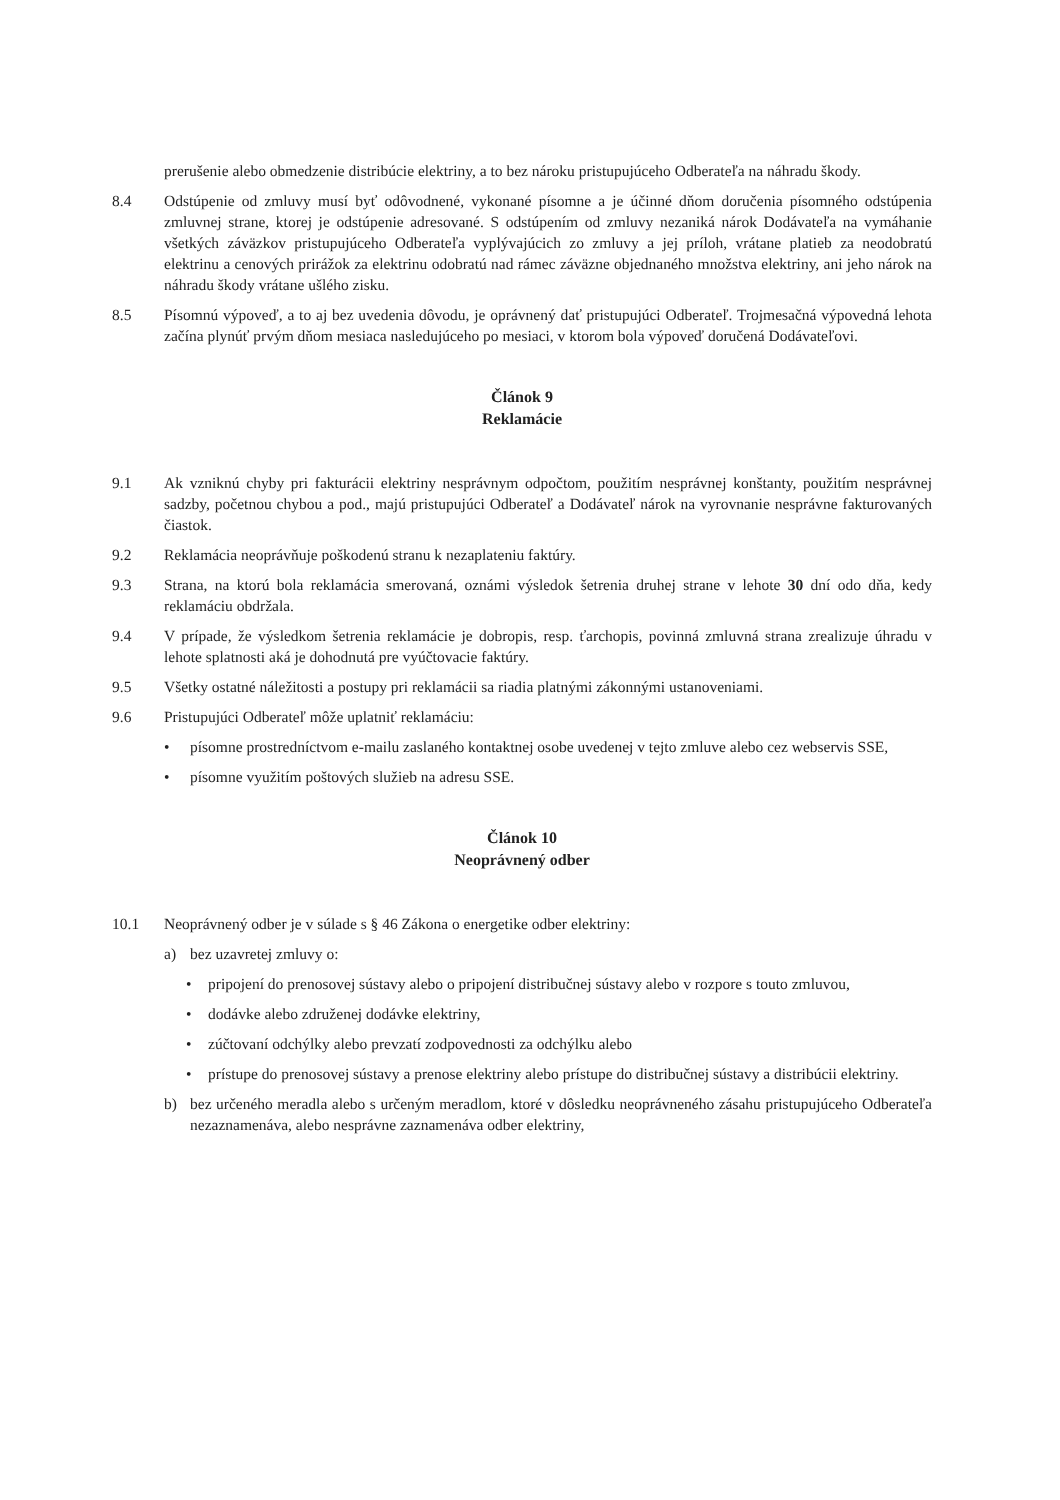prerušenie alebo obmedzenie distribúcie elektriny, a to bez nároku pristupujúceho Odberateľa na náhradu škody.
8.4 Odstúpenie od zmluvy musí byť odôvodnené, vykonané písomne a je účinné dňom doručenia písomného odstúpenia zmluvnej strane, ktorej je odstúpenie adresované. S odstúpením od zmluvy nezaniká nárok Dodávateľa na vymáhanie všetkých záväzkov pristupujúceho Odberateľa vyplývajúcich zo zmluvy a jej príloh, vrátane platieb za neodobratú elektrinu a cenových prirážok za elektrinu odobratú nad rámec záväzne objednaného množstva elektriny, ani jeho nárok na náhradu škody vrátane ušlého zisku.
8.5 Písomnú výpoveď, a to aj bez uvedenia dôvodu, je oprávnený dať pristupujúci Odberateľ. Trojmesačná výpovedná lehota začína plynúť prvým dňom mesiaca nasledujúceho po mesiaci, v ktorom bola výpoveď doručená Dodávateľovi.
Článok 9
Reklamácie
9.1 Ak vzniknú chyby pri fakturácii elektriny nesprávnym odpočtom, použitím nesprávnej konštanty, použitím nesprávnej sadzby, početnou chybou a pod., majú pristupujúci Odberateľ a Dodávateľ nárok na vyrovnanie nesprávne fakturovaných čiastok.
9.2 Reklamácia neoprávňuje poškodenú stranu k nezaplateniu faktúry.
9.3 Strana, na ktorú bola reklamácia smerovaná, oznámi výsledok šetrenia druhej strane v lehote 30 dní odo dňa, kedy reklamáciu obdržala.
9.4 V prípade, že výsledkom šetrenia reklamácie je dobropis, resp. ťarchopis, povinná zmluvná strana zrealizuje úhradu v lehote splatnosti aká je dohodnutá pre vyúčtovacie faktúry.
9.5 Všetky ostatné náležitosti a postupy pri reklamácii sa riadia platnými zákonnými ustanoveniami.
9.6 Pristupujúci Odberateľ môže uplatniť reklamáciu:
• písomne prostredníctvom e-mailu zaslaného kontaktnej osobe uvedenej v tejto zmluve alebo cez webservis SSE,
• písomne využitím poštových služieb na adresu SSE.
Článok 10
Neoprávnený odber
10.1 Neoprávnený odber je v súlade s § 46 Zákona o energetike odber elektriny:
a) bez uzavretej zmluvy o:
• pripojení do prenosovej sústavy alebo o pripojení distribučnej sústavy alebo v rozpore s touto zmluvou,
• dodávke alebo združenej dodávke elektriny,
• zúčtovaní odchýlky alebo prevzatí zodpovednosti za odchýlku alebo
• prístupe do prenosovej sústavy a prenose elektriny alebo prístupe do distribučnej sústavy a distribúcii elektriny.
b) bez určeného meradla alebo s určeným meradlom, ktoré v dôsledku neoprávneného zásahu pristupujúceho Odberateľa nezaznamenáva, alebo nesprávne zaznamenáva odber elektriny,